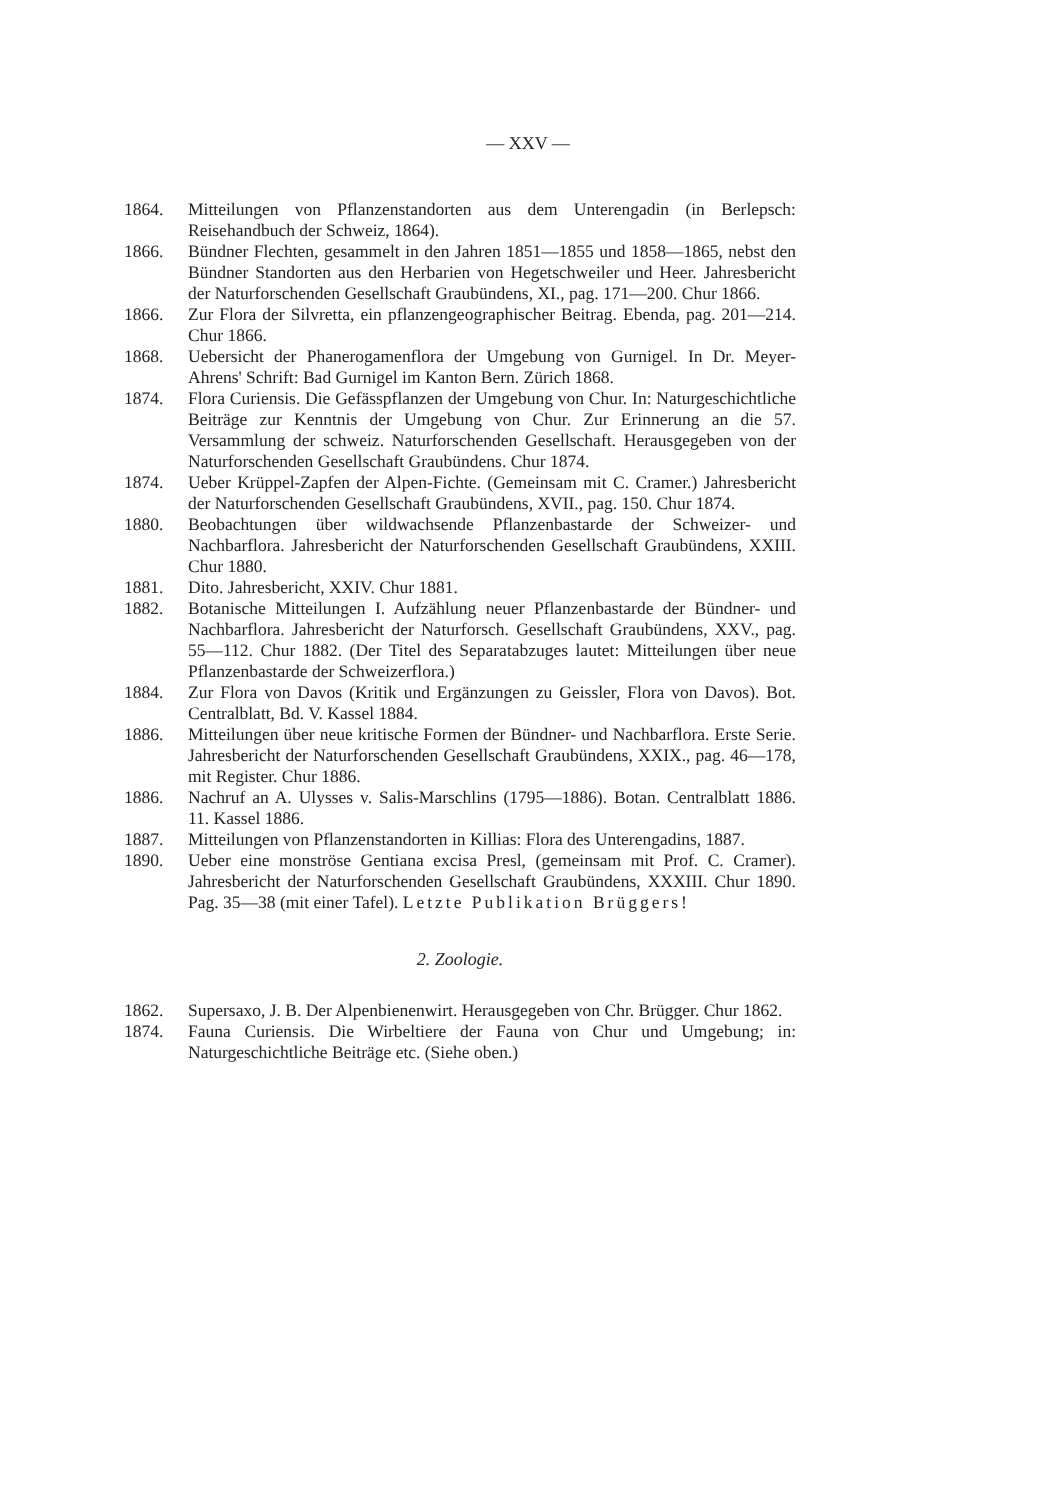— XXV —
1864. Mitteilungen von Pflanzenstandorten aus dem Unterengadin (in Berlepsch: Reisehandbuch der Schweiz, 1864).
1866. Bündner Flechten, gesammelt in den Jahren 1851—1855 und 1858—1865, nebst den Bündner Standorten aus den Herbarien von Hegetschweiler und Heer. Jahresbericht der Naturforschenden Gesellschaft Graubündens, XI., pag. 171—200. Chur 1866.
1866. Zur Flora der Silvretta, ein pflanzengeographischer Beitrag. Ebenda, pag. 201—214. Chur 1866.
1868. Uebersicht der Phanerogamenflora der Umgebung von Gurnigel. In Dr. Meyer-Ahrens' Schrift: Bad Gurnigel im Kanton Bern. Zürich 1868.
1874. Flora Curiensis. Die Gefässpflanzen der Umgebung von Chur. In: Naturgeschichtliche Beiträge zur Kenntnis der Umgebung von Chur. Zur Erinnerung an die 57. Versammlung der schweiz. Naturforschenden Gesellschaft. Herausgegeben von der Naturforschenden Gesellschaft Graubündens. Chur 1874.
1874. Ueber Krüppel-Zapfen der Alpen-Fichte. (Gemeinsam mit C. Cramer.) Jahresbericht der Naturforschenden Gesellschaft Graubündens, XVII., pag. 150. Chur 1874.
1880. Beobachtungen über wildwachsende Pflanzenbastarde der Schweizer- und Nachbarflora. Jahresbericht der Naturforschenden Gesellschaft Graubündens, XXIII. Chur 1880.
1881. Dito. Jahresbericht, XXIV. Chur 1881.
1882. Botanische Mitteilungen I. Aufzählung neuer Pflanzenbastarde der Bündner- und Nachbarflora. Jahresbericht der Naturforsch. Gesellschaft Graubündens, XXV., pag. 55—112. Chur 1882. (Der Titel des Separatabzuges lautet: Mitteilungen über neue Pflanzenbastarde der Schweizerflora.)
1884. Zur Flora von Davos (Kritik und Ergänzungen zu Geissler, Flora von Davos). Bot. Centralblatt, Bd. V. Kassel 1884.
1886. Mitteilungen über neue kritische Formen der Bündner- und Nachbarflora. Erste Serie. Jahresbericht der Naturforschenden Gesellschaft Graubündens, XXIX., pag. 46—178, mit Register. Chur 1886.
1886. Nachruf an A. Ulysses v. Salis-Marschlins (1795—1886). Botan. Centralblatt 1886. 11. Kassel 1886.
1887. Mitteilungen von Pflanzenstandorten in Killias: Flora des Unterengadins, 1887.
1890. Ueber eine monströse Gentiana excisa Presl, (gemeinsam mit Prof. C. Cramer). Jahresbericht der Naturforschenden Gesellschaft Graubündens, XXXIII. Chur 1890. Pag. 35—38 (mit einer Tafel). Letzte Publikation Brüggers!
2. Zoologie.
1862. Supersaxo, J. B. Der Alpenbienenwirt. Herausgegeben von Chr. Brügger. Chur 1862.
1874. Fauna Curiensis. Die Wirbeltiere der Fauna von Chur und Umgebung; in: Naturgeschichtliche Beiträge etc. (Siehe oben.)